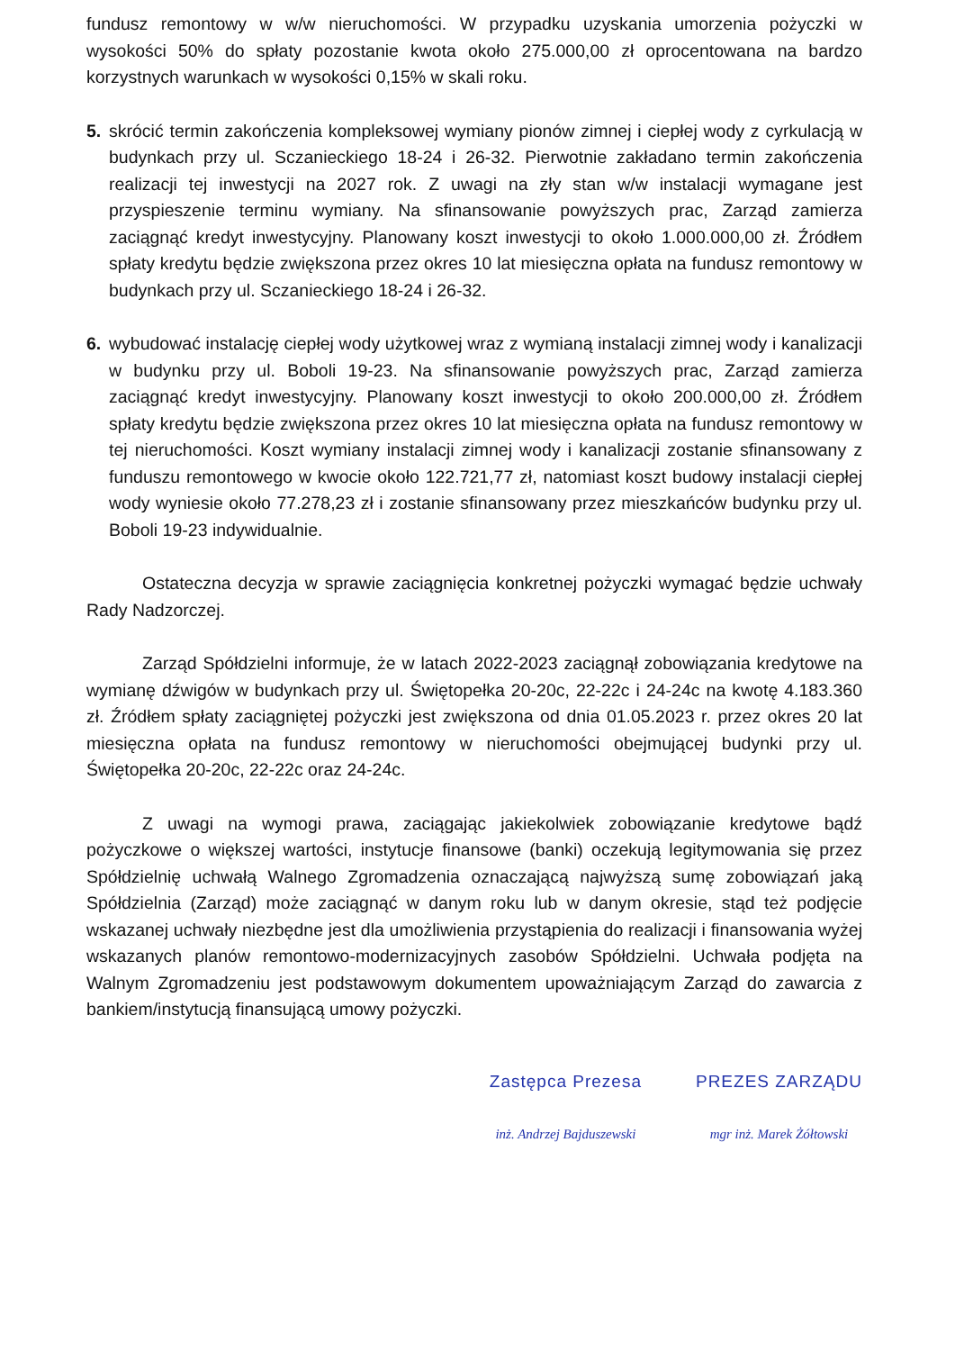fundusz remontowy w w/w nieruchomości. W przypadku uzyskania umorzenia pożyczki w wysokości 50% do spłaty pozostanie kwota około 275.000,00 zł oprocentowana na bardzo korzystnych warunkach w wysokości 0,15% w skali roku.
5. skrócić termin zakończenia kompleksowej wymiany pionów zimnej i ciepłej wody z cyrkulacją w budynkach przy ul. Sczanieckiego 18-24 i 26-32. Pierwotnie zakładano termin zakończenia realizacji tej inwestycji na 2027 rok. Z uwagi na zły stan w/w instalacji wymagane jest przyspieszenie terminu wymiany. Na sfinansowanie powyższych prac, Zarząd zamierza zaciągnąć kredyt inwestycyjny. Planowany koszt inwestycji to około 1.000.000,00 zł. Źródłem spłaty kredytu będzie zwiększona przez okres 10 lat miesięczna opłata na fundusz remontowy w budynkach przy ul. Sczanieckiego 18-24 i 26-32.
6. wybudować instalację ciepłej wody użytkowej wraz z wymianą instalacji zimnej wody i kanalizacji w budynku przy ul. Boboli 19-23. Na sfinansowanie powyższych prac, Zarząd zamierza zaciągnąć kredyt inwestycyjny. Planowany koszt inwestycji to około 200.000,00 zł. Źródłem spłaty kredytu będzie zwiększona przez okres 10 lat miesięczna opłata na fundusz remontowy w tej nieruchomości. Koszt wymiany instalacji zimnej wody i kanalizacji zostanie sfinansowany z funduszu remontowego w kwocie około 122.721,77 zł, natomiast koszt budowy instalacji ciepłej wody wyniesie około 77.278,23 zł i zostanie sfinansowany przez mieszkańców budynku przy ul. Boboli 19-23 indywidualnie.
Ostateczna decyzja w sprawie zaciągnięcia konkretnej pożyczki wymagać będzie uchwały Rady Nadzorczej.
Zarząd Spółdzielni informuje, że w latach 2022-2023 zaciągnął zobowiązania kredytowe na wymianę dźwigów w budynkach przy ul. Świętopełka 20-20c, 22-22c i 24-24c na kwotę 4.183.360 zł. Źródłem spłaty zaciągniętej pożyczki jest zwiększona od dnia 01.05.2023 r. przez okres 20 lat miesięczna opłata na fundusz remontowy w nieruchomości obejmującej budynki przy ul. Świętopełka 20-20c, 22-22c oraz 24-24c.
Z uwagi na wymogi prawa, zaciągając jakiekolwiek zobowiązanie kredytowe bądź pożyczkowe o większej wartości, instytucje finansowe (banki) oczekują legitymowania się przez Spółdzielnię uchwałą Walnego Zgromadzenia oznaczającą najwyższą sumę zobowiązań jaką Spółdzielnia (Zarząd) może zaciągnąć w danym roku lub w danym okresie, stąd też podjęcie wskazanej uchwały niezbędne jest dla umożliwienia przystąpienia do realizacji i finansowania wyżej wskazanych planów remontowo-modernizacyjnych zasobów Spółdzielni. Uchwała podjęta na Walnym Zgromadzeniu jest podstawowym dokumentem upoważniającym Zarząd do zawarcia z bankiem/instytucją finansującą umowy pożyczki.
Zastępca Prezesa
inż. Andrzej Bajduszewski
PREZES ZARZĄDU
mgr inż. Marek Żółtowski